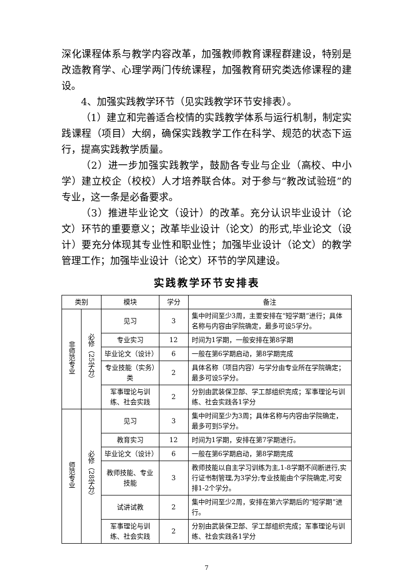深化课程体系与教学内容改革，加强教师教育课程群建设，特别是改造教育学、心理学两门传统课程，加强教育研究类选修课程的建设。
4、加强实践教学环节（见实践教学环节安排表）。
（1）建立和完善适合校情的实践教学体系与运行机制，制定实践课程（项目）大纲，确保实践教学工作在科学、规范的状态下运行，提高实践教学质量。
（2）进一步加强实践教学，鼓励各专业与企业（高校、中小学）建立校企（校校）人才培养联合体。对于参与“教改试验班”的专业，这一条是必备要求。
（3）推进毕业论文（设计）的改革。充分认识毕业设计（论文）环节的重要意义；改革毕业设计（论文）的形式,毕业论文（设计）要充分体现其专业性和职业性；加强毕业设计（论文）的教学管理工作；加强毕业设计（论文）环节的学风建设。
实践教学环节安排表
| 类别 | | 模块 | 学分 | 备注 |
| --- | --- | --- | --- | --- |
| 非师范专业 | 必修（25学分） | 见习 | 3 | 集中时间至少3周，主要安排在“短学期”进行；具体名称与内容由学院确定，最多可设5学分。 |
| | | 专业实习 | 12 | 时间为1学期，一般安排在第8学期 |
| | | 毕业论文（设计） | 6 | 一般在第6学期启动，第8学期完成 |
| | | 专业技能（实务）类 | 2 | 具体名称（项目内容）与学分由专业所在学院确定；最多可设5学分。 |
| | | 军事理论与训练、社会实践 | 2 | 分别由武装保卫部、学工部组织完成；军事理论与训练、社会实践各1学分 |
| 师范专业 | 必修（28学分） | 见习 | 3 | 集中时间至少为3周；具体名称与内容由学院确定，最多可到5学分。 |
| | | 教育实习 | 12 | 时间为1学期，安排在第7学期进行。 |
| | | 毕业论文（设计） | 6 | 一般在第6学期启动，第8学期完成 |
| | | 教师技能、专业技能 | 3 | 教师技能以自主学习训练为主,1-8学期不间断进行,实行证书制管理,为3学分;专业技能由个学院确定,可安排1-2个学分。 |
| | | 试讲试教 | 2 | 集中时间至少2周，安排在第六学期后的“短学期”进行。 |
| | | 军事理论与训练、社会实践 | 2 | 分别由武装保卫部、学工部组织完成；军事理论与训练、社会实践各1学分 |
7